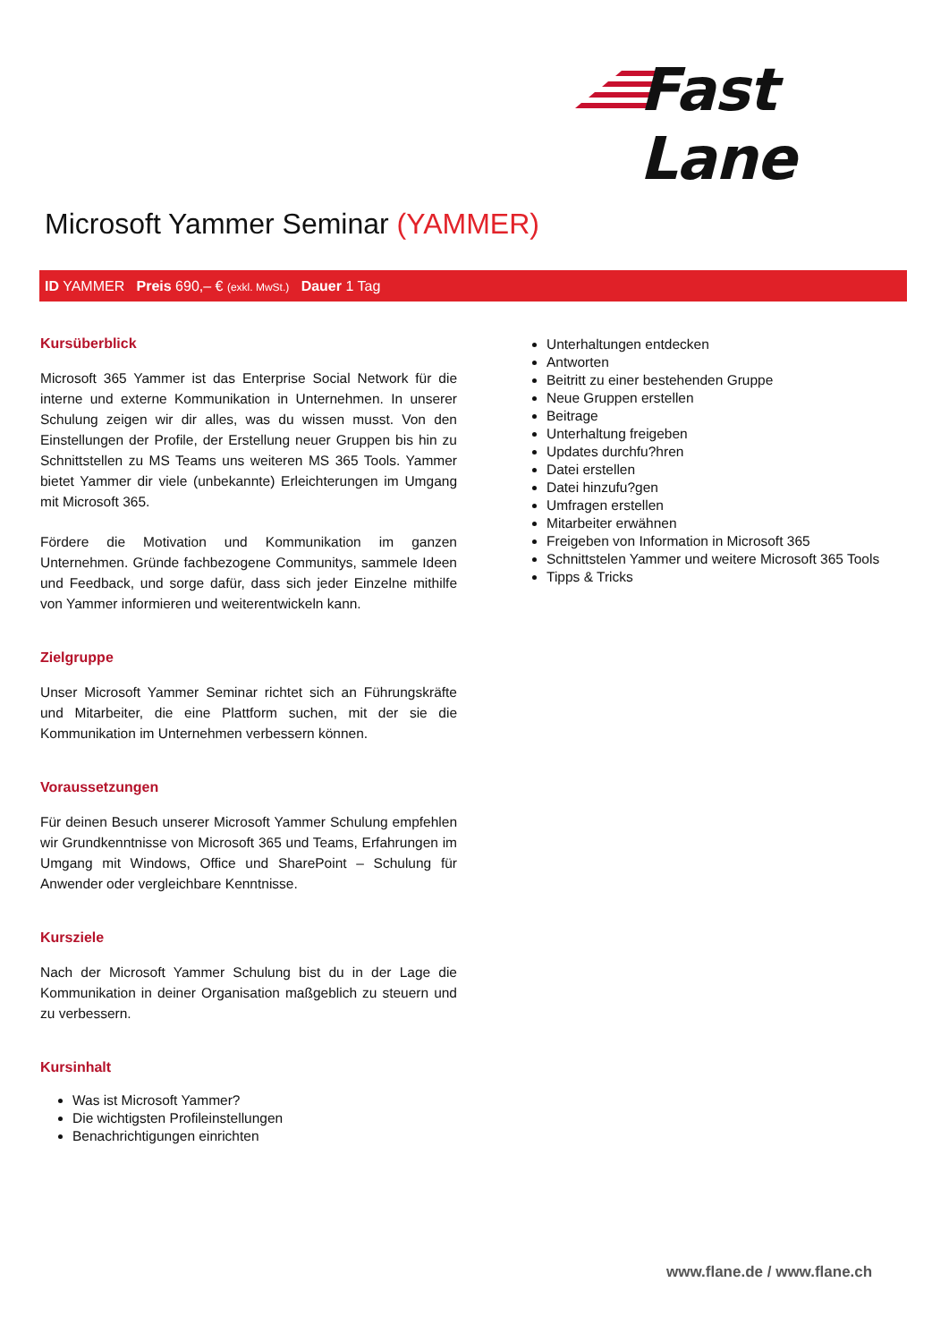Fast Lane
Microsoft Yammer Seminar (YAMMER)
ID YAMMER Preis 690,– € (exkl. MwSt.) Dauer 1 Tag
Kursüberblick
Microsoft 365 Yammer ist das Enterprise Social Network für die interne und externe Kommunikation in Unternehmen. In unserer Schulung zeigen wir dir alles, was du wissen musst. Von den Einstellungen der Profile, der Erstellung neuer Gruppen bis hin zu Schnittstellen zu MS Teams uns weiteren MS 365 Tools. Yammer bietet Yammer dir viele (unbekannte) Erleichterungen im Umgang mit Microsoft 365.
Fördere die Motivation und Kommunikation im ganzen Unternehmen. Gründe fachbezogene Communitys, sammele Ideen und Feedback, und sorge dafür, dass sich jeder Einzelne mithilfe von Yammer informieren und weiterentwickeln kann.
Zielgruppe
Unser Microsoft Yammer Seminar richtet sich an Führungskräfte und Mitarbeiter, die eine Plattform suchen, mit der sie die Kommunikation im Unternehmen verbessern können.
Voraussetzungen
Für deinen Besuch unserer Microsoft Yammer Schulung empfehlen wir Grundkenntnisse von Microsoft 365 und Teams, Erfahrungen im Umgang mit Windows, Office und SharePoint – Schulung für Anwender oder vergleichbare Kenntnisse.
Kursziele
Nach der Microsoft Yammer Schulung bist du in der Lage die Kommunikation in deiner Organisation maßgeblich zu steuern und zu verbessern.
Kursinhalt
Was ist Microsoft Yammer?
Die wichtigsten Profileinstellungen
Benachrichtigungen einrichten
Unterhaltungen entdecken
Antworten
Beitritt zu einer bestehenden Gruppe
Neue Gruppen erstellen
Beitrage
Unterhaltung freigeben
Updates durchfu?hren
Datei erstellen
Datei hinzufu?gen
Umfragen erstellen
Mitarbeiter erwähnen
Freigeben von Information in Microsoft 365
Schnittstelen Yammer und weitere Microsoft 365 Tools
Tipps & Tricks
www.flane.de / www.flane.ch